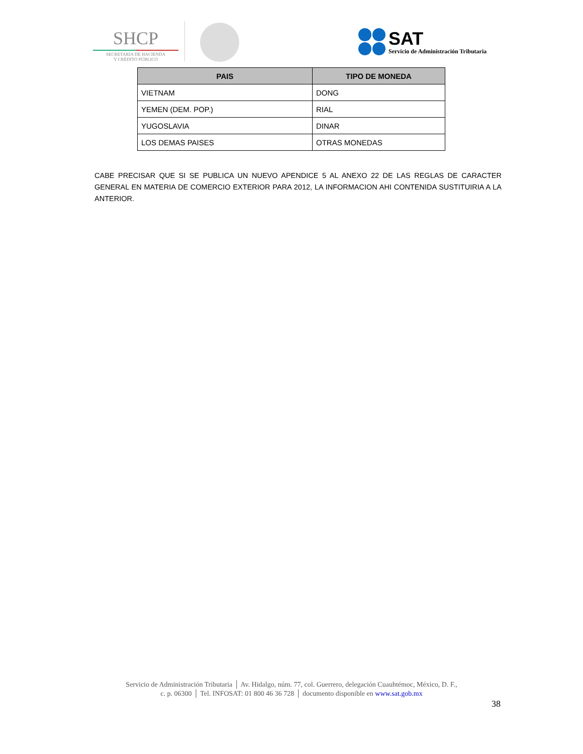SHCP
SECRETARÍA DE HACIENDA
Y CRÉDITO PÚBLICO
SAT
Servicio de Administración Tributaria
| PAIS | TIPO DE MONEDA |
| --- | --- |
| VIETNAM | DONG |
| YEMEN (DEM. POP.) | RIAL |
| YUGOSLAVIA | DINAR |
| LOS DEMAS PAISES | OTRAS MONEDAS |
CABE PRECISAR QUE SI SE PUBLICA UN NUEVO APENDICE 5 AL ANEXO 22 DE LAS REGLAS DE CARACTER GENERAL EN MATERIA DE COMERCIO EXTERIOR PARA 2012, LA INFORMACION AHI CONTENIDA SUSTITUIRIA A LA ANTERIOR.
Servicio de Administración Tributaria │ Av. Hidalgo, núm. 77, col. Guerrero, delegación Cuauhtémoc, México, D. F.,
c. p. 06300 │ Tel. INFOSAT: 01 800 46 36 728 │ documento disponible en www.sat.gob.mx
38